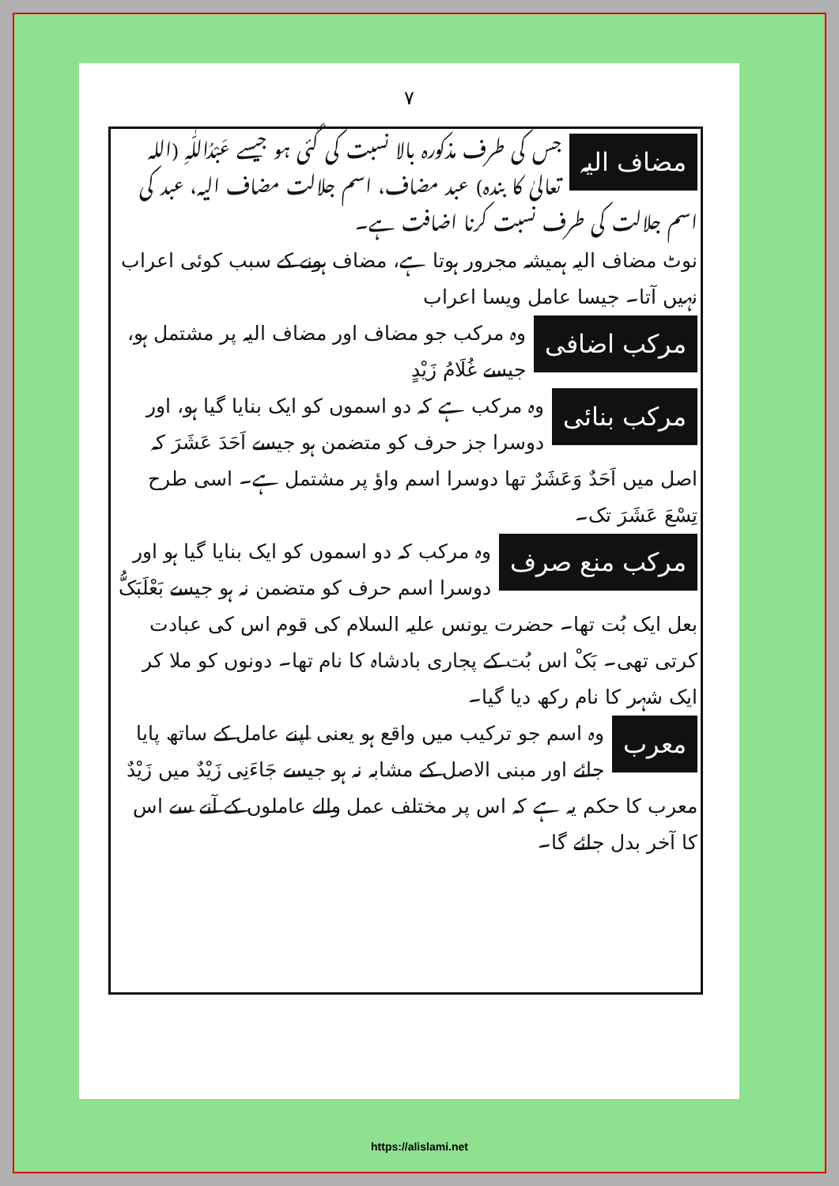۷
مضاف الیہ
جس کی طرف مذکورہ بالا نسبت کی گئی ہو جیسے عَبْدُاللّٰہِ (اللہ تعالیٰ کا بندہ) عبد مضاف، اسم جلالت مضاف الیہ، عبد کی اسم جلالت کی طرف نسبت کرنا اضافت ہے۔
نوٹ مضاف الیہ ہمیشہ مجرور ہوتا ہے، مضاف ہونے کے سبب کوئی اعراب نہیں آتا۔ جیسا عامل ویسا اعراب
مرکب اضافی
وہ مرکب جو مضاف اور مضاف الیہ پر مشتمل ہو، جیسے غُلَامُ زَیْدٍ
مرکب بنائی
وہ مرکب ہے کہ دو اسموں کو ایک بنایا گیا ہو، اور دوسرا جز حرف کو متضمن ہو جیسے اَحَدَ عَشَرَ کہ اصل میں اَحَدٌ وَعَشَرٌ تھا دوسرا اسم واؤ پر مشتمل ہے۔ اسی طرح تِسْعَ عَشَرَ تک۔
مرکب منع صرف
وہ مرکب کہ دو اسموں کو ایک بنایا گیا ہو اور دوسرا اسم حرف کو متضمن نہ ہو جیسے بَعْلَبَکُّ بعل ایک بُت تھا۔ حضرت یونس علیہ السلام کی قوم اس کی عبادت کرتی تھی۔ بَکْ اس بُت کے پجاری بادشاہ کا نام تھا۔ دونوں کو ملا کر ایک شہر کا نام رکھ دیا گیا۔
معرب
وہ اسم جو ترکیب میں واقع ہو یعنی اپنے عامل کے ساتھ پایا جائے اور مبنی الاصل کے مشابہ نہ ہو جیسے جَاءَنِی زَیْدٌ میں زَیْدٌ معرب کا حکم یہ ہے کہ اس پر مختلف عمل والے عاملوں کے آنے سے اس کا آخر بدل جائے گا۔
https://alislami.net